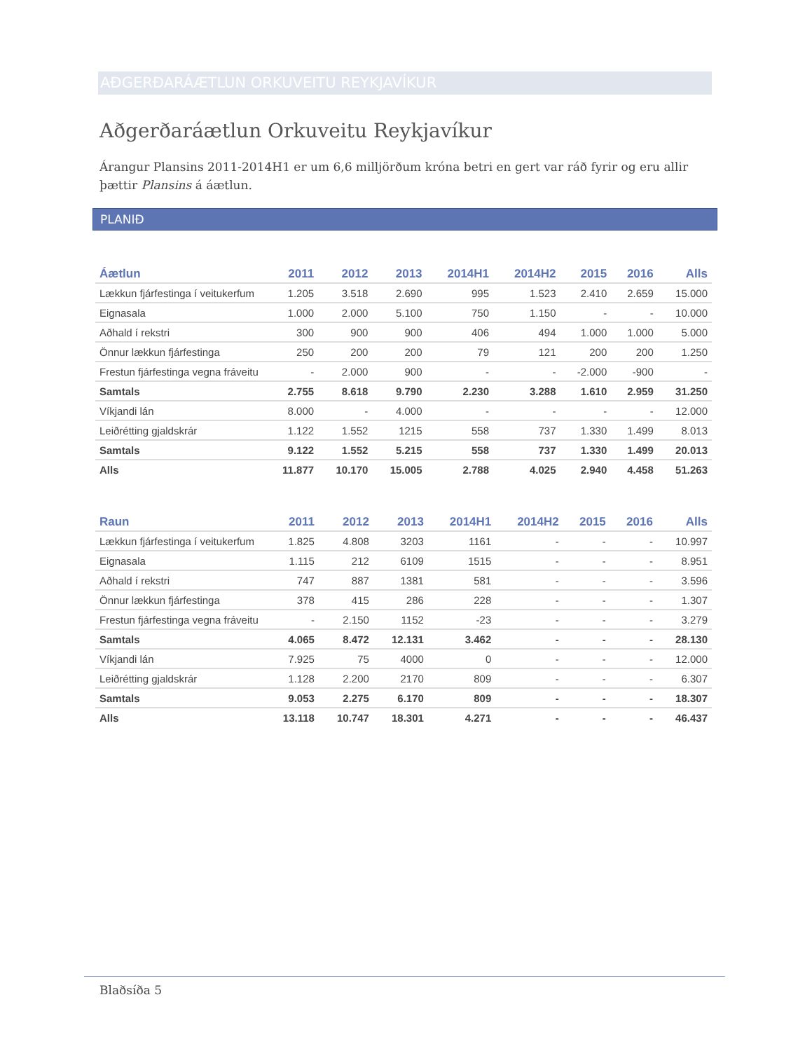AÐGERÐARÁÆTLUN ORKUVEITU REYKJAVÍKUR
Aðgerðaráætlun Orkuveitu Reykjavíkur
Árangur Plansins 2011-2014H1 er um 6,6 milljörðum króna betri en gert var ráð fyrir og eru allir þættir Plansins á áætlun.
PLANIÐ
| Áætlun | 2011 | 2012 | 2013 | 2014H1 | 2014H2 | 2015 | 2016 | Alls |
| --- | --- | --- | --- | --- | --- | --- | --- | --- |
| Lækkun fjárfestinga í veitukerfum | 1.205 | 3.518 | 2.690 | 995 | 1.523 | 2.410 | 2.659 | 15.000 |
| Eignasala | 1.000 | 2.000 | 5.100 | 750 | 1.150 | - | - | 10.000 |
| Aðhald í rekstri | 300 | 900 | 900 | 406 | 494 | 1.000 | 1.000 | 5.000 |
| Önnur lækkun fjárfestinga | 250 | 200 | 200 | 79 | 121 | 200 | 200 | 1.250 |
| Frestun fjárfestinga vegna fráveitu | - | 2.000 | 900 | - | - | -2.000 | -900 | - |
| Samtals | 2.755 | 8.618 | 9.790 | 2.230 | 3.288 | 1.610 | 2.959 | 31.250 |
| Víkjandi lán | 8.000 | - | 4.000 | - | - | - | - | 12.000 |
| Leiðrétting gjaldskrár | 1.122 | 1.552 | 1215 | 558 | 737 | 1.330 | 1.499 | 8.013 |
| Samtals | 9.122 | 1.552 | 5.215 | 558 | 737 | 1.330 | 1.499 | 20.013 |
| Alls | 11.877 | 10.170 | 15.005 | 2.788 | 4.025 | 2.940 | 4.458 | 51.263 |
| Raun | 2011 | 2012 | 2013 | 2014H1 | 2014H2 | 2015 | 2016 | Alls |
| --- | --- | --- | --- | --- | --- | --- | --- | --- |
| Lækkun fjárfestinga í veitukerfum | 1.825 | 4.808 | 3203 | 1161 | - | - | - | 10.997 |
| Eignasala | 1.115 | 212 | 6109 | 1515 | - | - | - | 8.951 |
| Aðhald í rekstri | 747 | 887 | 1381 | 581 | - | - | - | 3.596 |
| Önnur lækkun fjárfestinga | 378 | 415 | 286 | 228 | - | - | - | 1.307 |
| Frestun fjárfestinga vegna fráveitu | - | 2.150 | 1152 | -23 | - | - | - | 3.279 |
| Samtals | 4.065 | 8.472 | 12.131 | 3.462 | - | - | - | 28.130 |
| Víkjandi lán | 7.925 | 75 | 4000 | 0 | - | - | - | 12.000 |
| Leiðrétting gjaldskrár | 1.128 | 2.200 | 2170 | 809 | - | - | - | 6.307 |
| Samtals | 9.053 | 2.275 | 6.170 | 809 | - | - | - | 18.307 |
| Alls | 13.118 | 10.747 | 18.301 | 4.271 | - | - | - | 46.437 |
Blaðsíða 5